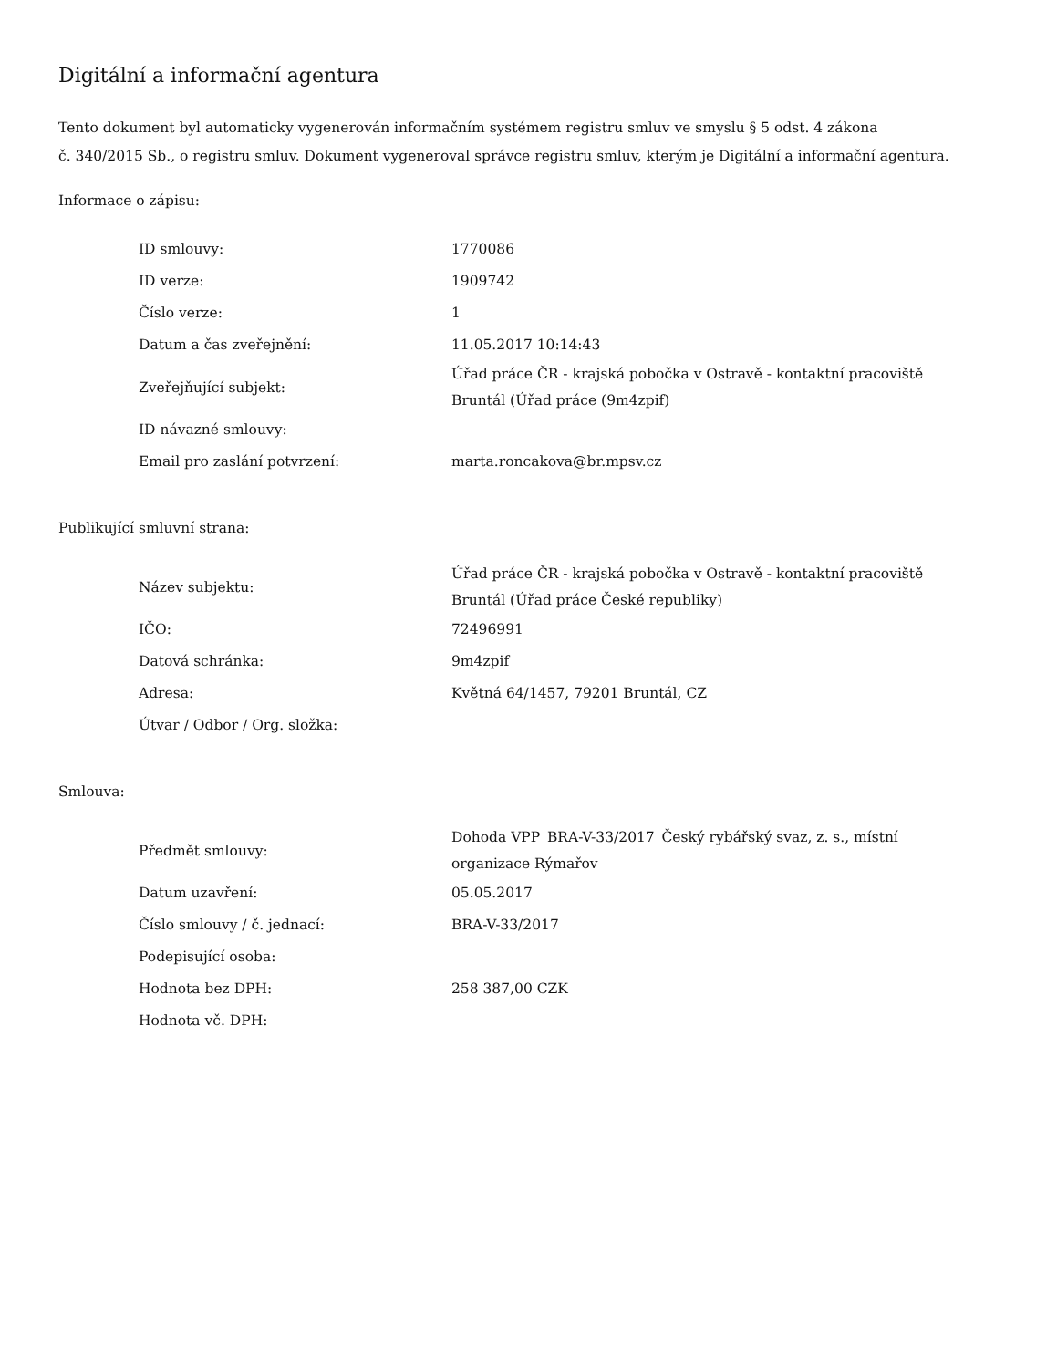Digitální a informační agentura
Tento dokument byl automaticky vygenerován informačním systémem registru smluv ve smyslu § 5 odst. 4 zákona
č. 340/2015 Sb., o registru smluv. Dokument vygeneroval správce registru smluv, kterým je Digitální a informační agentura.
Informace o zápisu:
| ID smlouvy: | 1770086 |
| ID verze: | 1909742 |
| Číslo verze: | 1 |
| Datum a čas zveřejnění: | 11.05.2017 10:14:43 |
| Zveřejňující subjekt: | Úřad práce ČR - krajská pobočka v Ostravě - kontaktní pracoviště Bruntál (Úřad práce (9m4zpif) |
| ID návazné smlouvy: | |
| Email pro zaslání potvrzení: | marta.roncakova@br.mpsv.cz |
Publikující smluvní strana:
| Název subjektu: | Úřad práce ČR - krajská pobočka v Ostravě - kontaktní pracoviště Bruntál (Úřad práce České republiky) |
| IČO: | 72496991 |
| Datová schránka: | 9m4zpif |
| Adresa: | Květná 64/1457, 79201 Bruntál, CZ |
| Útvar / Odbor / Org. složka: | |
Smlouva:
| Předmět smlouvy: | Dohoda VPP_BRA-V-33/2017_Český rybářský svaz, z. s., místní organizace Rýmařov |
| Datum uzavření: | 05.05.2017 |
| Číslo smlouvy / č. jednací: | BRA-V-33/2017 |
| Podepisující osoba: | |
| Hodnota bez DPH: | 258 387,00 CZK |
| Hodnota vč. DPH: | |